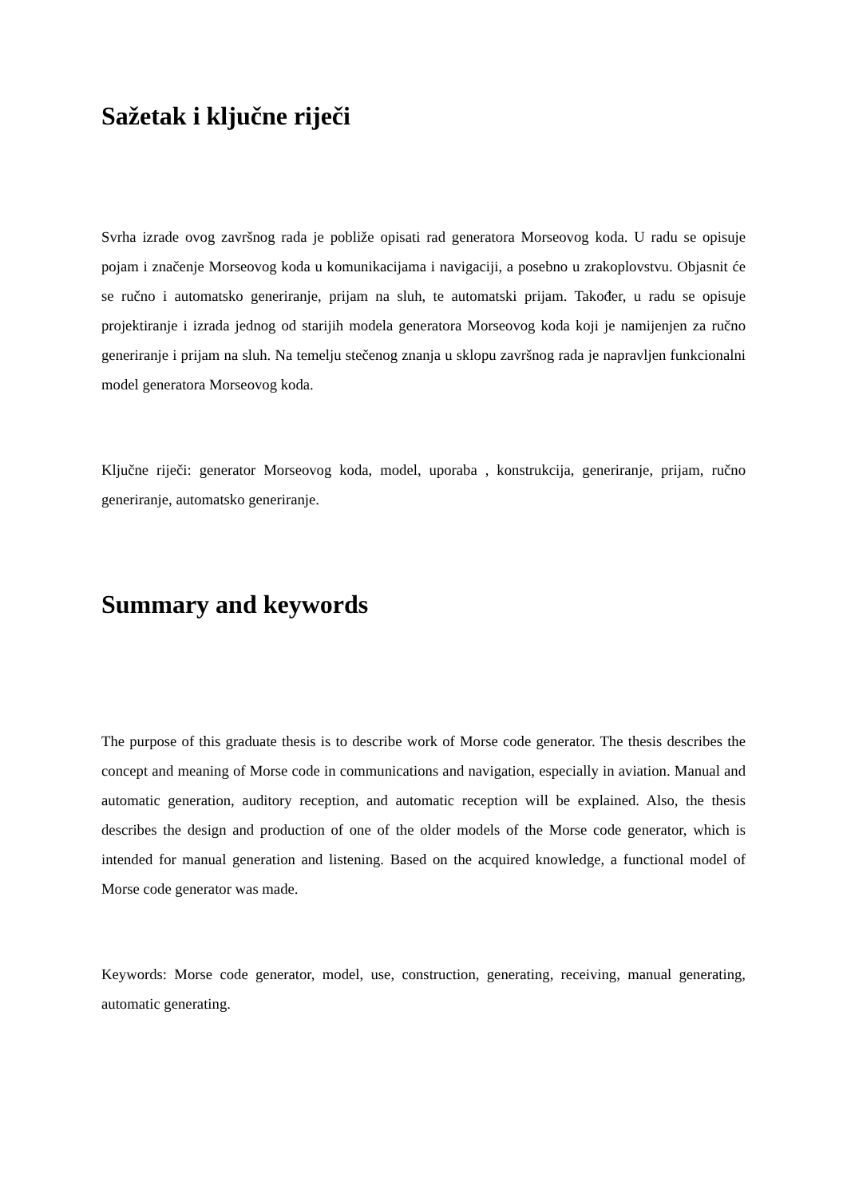Sažetak i ključne riječi
Svrha izrade ovog završnog rada je pobliže opisati rad generatora Morseovog koda. U radu se opisuje pojam i značenje Morseovog koda u komunikacijama i navigaciji, a posebno u zrakoplovstvu. Objasnit će se ručno i automatsko generiranje, prijam na sluh, te automatski prijam. Također, u radu se opisuje projektiranje i izrada jednog od starijih modela generatora Morseovog koda koji je namijenjen za ručno generiranje i prijam na sluh. Na temelju stečenog znanja u sklopu završnog rada je napravljen funkcionalni model generatora Morseovog koda.
Ključne riječi: generator Morseovog koda, model, uporaba , konstrukcija, generiranje, prijam, ručno generiranje, automatsko generiranje.
Summary and keywords
The purpose of this graduate thesis is to describe work of Morse code generator. The thesis describes the concept and meaning of Morse code in communications and navigation, especially in aviation. Manual and automatic generation, auditory reception, and automatic reception will be explained. Also, the thesis describes the design and production of one of the older models of the Morse code generator, which is intended for manual generation and listening. Based on the acquired knowledge, a functional model of Morse code generator was made.
Keywords: Morse code generator, model, use, construction, generating, receiving, manual generating, automatic generating.